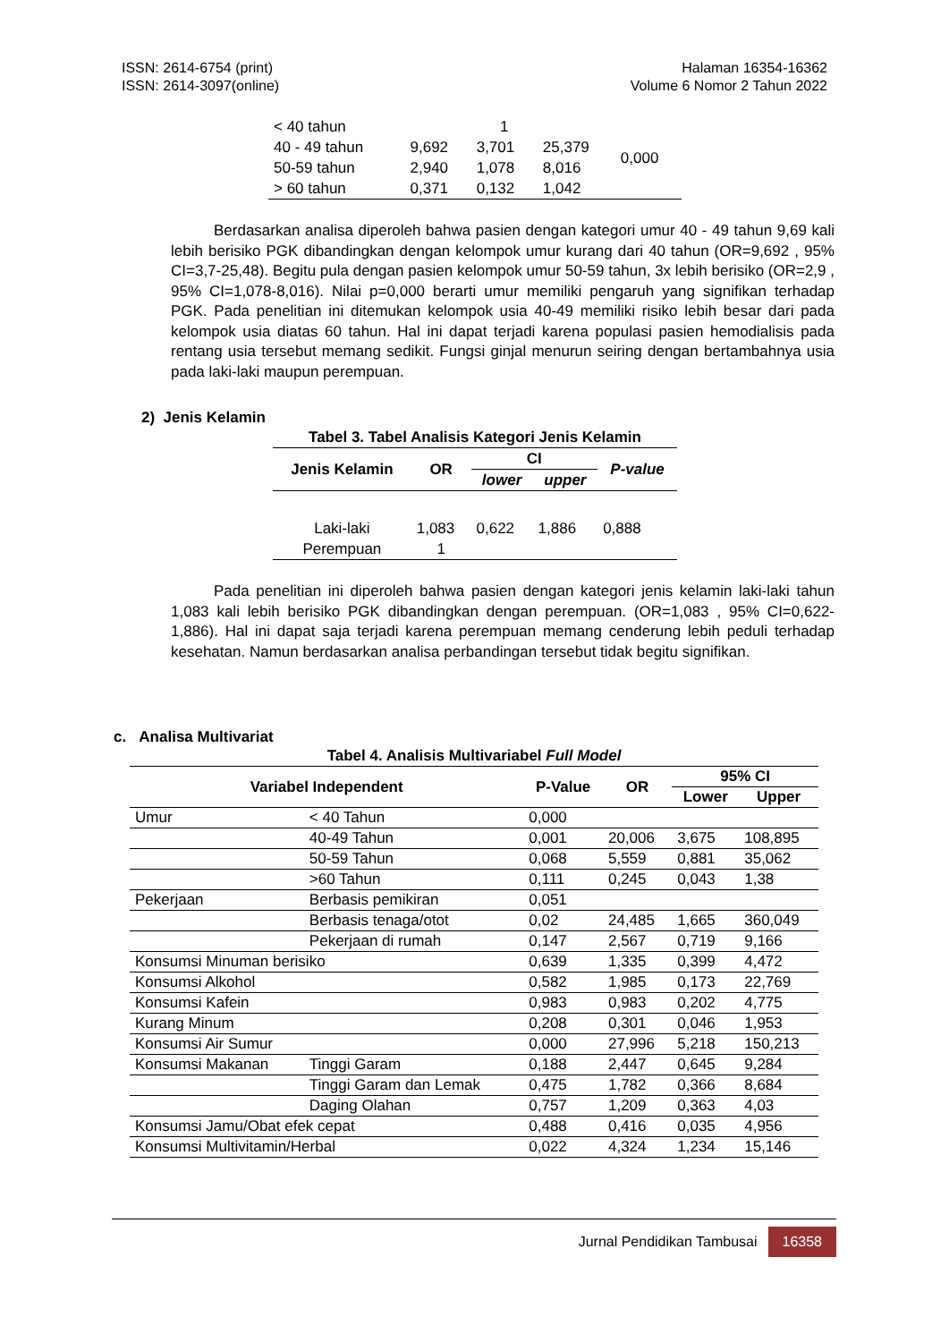ISSN: 2614-6754 (print)
ISSN: 2614-3097(online)
Halaman 16354-16362
Volume 6 Nomor 2 Tahun 2022
| < 40 tahun | | 1 | | 0,000 |
| 40 - 49 tahun | 9,692 | 3,701 | 25,379 | |
| 50-59 tahun | 2,940 | 1,078 | 8,016 | |
| > 60 tahun | 0,371 | 0,132 | 1,042 | |
Berdasarkan analisa diperoleh bahwa pasien dengan kategori umur 40 - 49 tahun 9,69 kali lebih berisiko PGK dibandingkan dengan kelompok umur kurang dari 40 tahun (OR=9,692 , 95% CI=3,7-25,48). Begitu pula dengan pasien kelompok umur 50-59 tahun, 3x lebih berisiko (OR=2,9 , 95% CI=1,078-8,016). Nilai p=0,000 berarti umur memiliki pengaruh yang signifikan terhadap PGK. Pada penelitian ini ditemukan kelompok usia 40-49 memiliki risiko lebih besar dari pada kelompok usia diatas 60 tahun. Hal ini dapat terjadi karena populasi pasien hemodialisis pada rentang usia tersebut memang sedikit. Fungsi ginjal menurun seiring dengan bertambahnya usia pada laki-laki maupun perempuan.
2) Jenis Kelamin
| Tabel 3. Tabel Analisis Kategori Jenis Kelamin | | | | |
| --- | --- | --- | --- | --- |
| Jenis Kelamin | OR | CI | | P-value |
| | | lower | upper | |
| Laki-laki | 1,083 | 0,622 | 1,886 | 0,888 |
| Perempuan | 1 | | | |
Pada penelitian ini diperoleh bahwa pasien dengan kategori jenis kelamin laki-laki tahun 1,083 kali lebih berisiko PGK dibandingkan dengan perempuan. (OR=1,083 , 95% CI=0,622-1,886). Hal ini dapat saja terjadi karena perempuan memang cenderung lebih peduli terhadap kesehatan. Namun berdasarkan analisa perbandingan tersebut tidak begitu signifikan.
c. Analisa Multivariat
| Tabel 4. Analisis Multivariabel Full Model | | | | | |
| --- | --- | --- | --- | --- | --- |
| Variabel Independent | | P-Value | OR | 95% CI | |
| | | | | Lower | Upper |
| Umur | < 40 Tahun | 0,000 | | | |
| | 40-49 Tahun | 0,001 | 20,006 | 3,675 | 108,895 |
| | 50-59 Tahun | 0,068 | 5,559 | 0,881 | 35,062 |
| | >60 Tahun | 0,111 | 0,245 | 0,043 | 1,38 |
| Pekerjaan | Berbasis pemikiran | 0,051 | | | |
| | Berbasis tenaga/otot | 0,02 | 24,485 | 1,665 | 360,049 |
| | Pekerjaan di rumah | 0,147 | 2,567 | 0,719 | 9,166 |
| Konsumsi Minuman berisiko | | 0,639 | 1,335 | 0,399 | 4,472 |
| Konsumsi Alkohol | | 0,582 | 1,985 | 0,173 | 22,769 |
| Konsumsi Kafein | | 0,983 | 0,983 | 0,202 | 4,775 |
| Kurang Minum | | 0,208 | 0,301 | 0,046 | 1,953 |
| Konsumsi Air Sumur | | 0,000 | 27,996 | 5,218 | 150,213 |
| Konsumsi Makanan | Tinggi Garam | 0,188 | 2,447 | 0,645 | 9,284 |
| | Tinggi Garam dan Lemak | 0,475 | 1,782 | 0,366 | 8,684 |
| | Daging Olahan | 0,757 | 1,209 | 0,363 | 4,03 |
| Konsumsi Jamu/Obat efek cepat | | 0,488 | 0,416 | 0,035 | 4,956 |
| Konsumsi Multivitamin/Herbal | | 0,022 | 4,324 | 1,234 | 15,146 |
Jurnal Pendidikan Tambusai 16358